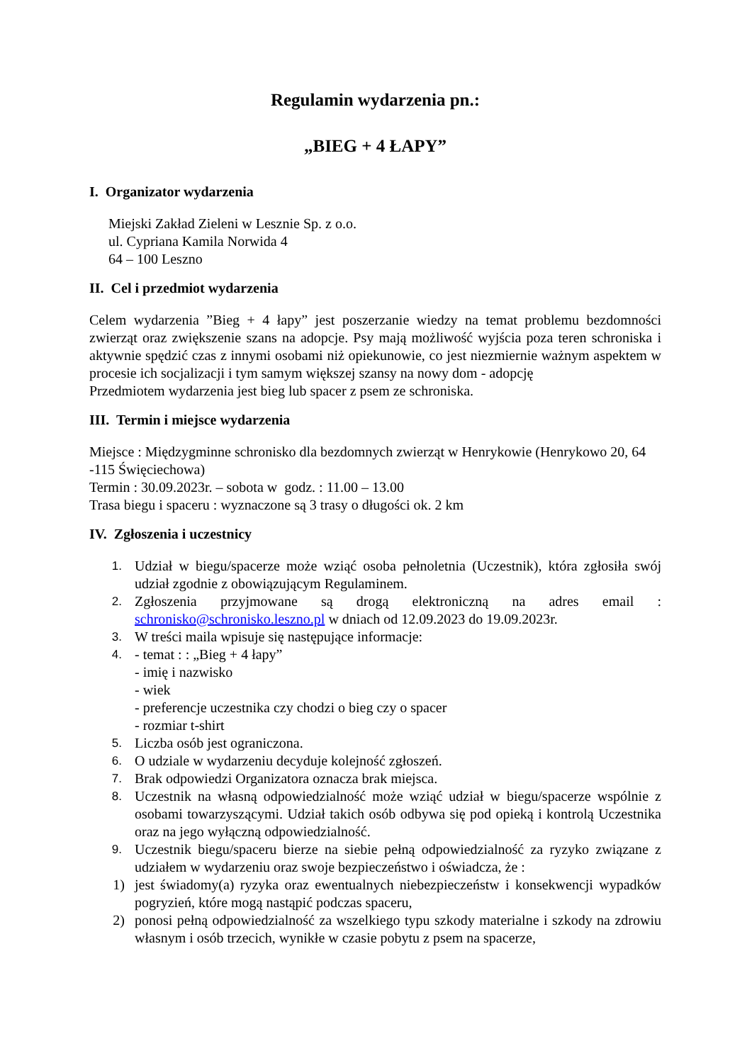Regulamin wydarzenia pn.:
„BIEG + 4 ŁAPY”
I. Organizator wydarzenia
Miejski Zakład Zieleni w Lesznie Sp. z o.o.
ul. Cypriana Kamila Norwida 4
64 – 100 Leszno
II. Cel i przedmiot wydarzenia
Celem wydarzenia ”Bieg + 4 łapy” jest poszerzanie wiedzy na temat problemu bezdomności zwierząt oraz zwiększenie szans na adopcje. Psy mają możliwość wyjścia poza teren schroniska i aktywnie spędzić czas z innymi osobami niż opiekunowie, co jest niezmiernie ważnym aspektem w procesie ich socjalizacji i tym samym większej szansy na nowy dom - adopcję
Przedmiotem wydarzenia jest bieg lub spacer z psem ze schroniska.
III. Termin i miejsce wydarzenia
Miejsce : Międzygminne schronisko dla bezdomnych zwierząt w Henrykowie (Henrykowo 20, 64 -115 Święciechowa)
Termin : 30.09.2023r. – sobota w godz. : 11.00 – 13.00
Trasa biegu i spaceru : wyznaczone są 3 trasy o długości ok. 2 km
IV. Zgłoszenia i uczestnicy
1. Udział w biegu/spacerze może wziąć osoba pełnoletnia (Uczestnik), która zgłosiła swój udział zgodnie z obowiązującym Regulaminem.
2. Zgłoszenia przyjmowane są drogą elektroniczną na adres email : schronisko@schronisko.leszno.pl w dniach od 12.09.2023 do 19.09.2023r.
3. W treści maila wpisuje się następujące informacje:
4. - temat : : „Bieg + 4 łapy”
- imię i nazwisko
- wiek
- preferencje uczestnika czy chodzi o bieg czy o spacer
- rozmiar t-shirt
5. Liczba osób jest ograniczona.
6. O udziale w wydarzeniu decyduje kolejność zgłoszeń.
7. Brak odpowiedzi Organizatora oznacza brak miejsca.
8. Uczestnik na własną odpowiedzialność może wziąć udział w biegu/spacerze wspólnie z osobami towarzyszącymi. Udział takich osób odbywa się pod opieką i kontrolą Uczestnika oraz na jego wyłączną odpowiedzialność.
9. Uczestnik biegu/spaceru bierze na siebie pełną odpowiedzialność za ryzyko związane z udziałem w wydarzeniu oraz swoje bezpieczeństwo i oświadcza, że :
1) jest świadomy(a) ryzyka oraz ewentualnych niebezpieczeństw i konsekwencji wypadków pogryzień, które mogą nastąpić podczas spaceru,
2) ponosi pełną odpowiedzialność za wszelkiego typu szkody materialne i szkody na zdrowiu własnym i osób trzecich, wynikłe w czasie pobytu z psem na spacerze,